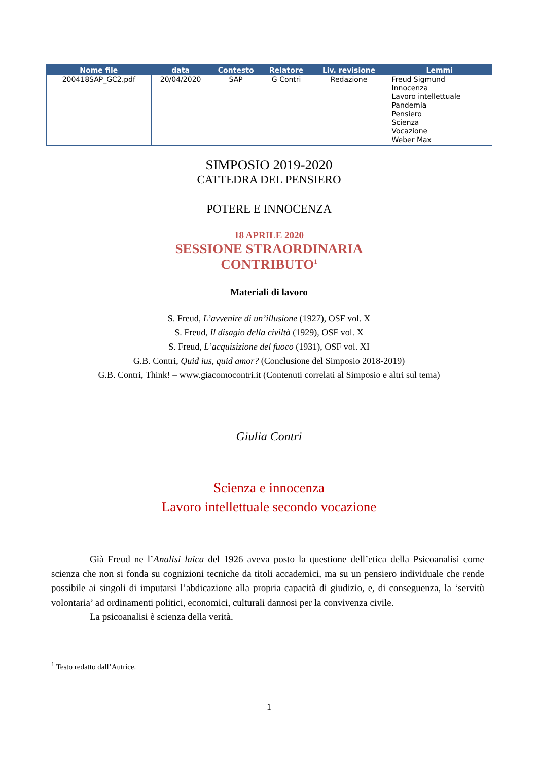| Nome file | data | Contesto | Relatore | Liv. revisione | Lemmi |
| --- | --- | --- | --- | --- | --- |
| 200418SAP_GC2.pdf | 20/04/2020 | SAP | G Contri | Redazione | Freud Sigmund Innocenza Lavoro intellettuale Pandemia Pensiero Scienza Vocazione Weber Max |
SIMPOSIO 2019-2020
CATTEDRA DEL PENSIERO
POTERE E INNOCENZA
18 APRILE 2020
SESSIONE STRAORDINARIA
CONTRIBUTO<sup>1</sup>
Materiali di lavoro
S. Freud, L’avvenire di un’illusione (1927), OSF vol. X
S. Freud, Il disagio della civiltà (1929), OSF vol. X
S. Freud, L’acquisizione del fuoco (1931), OSF vol. XI
G.B. Contri, Quid ius, quid amor? (Conclusione del Simposio 2018-2019)
G.B. Contri, Think! – www.giacomocontri.it (Contenuti correlati al Simposio e altri sul tema)
Giulia Contri
Scienza e innocenza
Lavoro intellettuale secondo vocazione
Già Freud ne l’Analisi laica del 1926 aveva posto la questione dell’etica della Psicoanalisi come scienza che non si fonda su cognizioni tecniche da titoli accademici, ma su un pensiero individuale che rende possibile ai singoli di imputarsi l’abdicazione alla propria capacità di giudizio, e, di conseguenza, la ‘servitù volontaria’ ad ordinamenti politici, economici, culturali dannosi per la convivenza civile.
La psicoanalisi è scienza della verità.
<sup>1</sup> Testo redatto dall’Autrice.
1